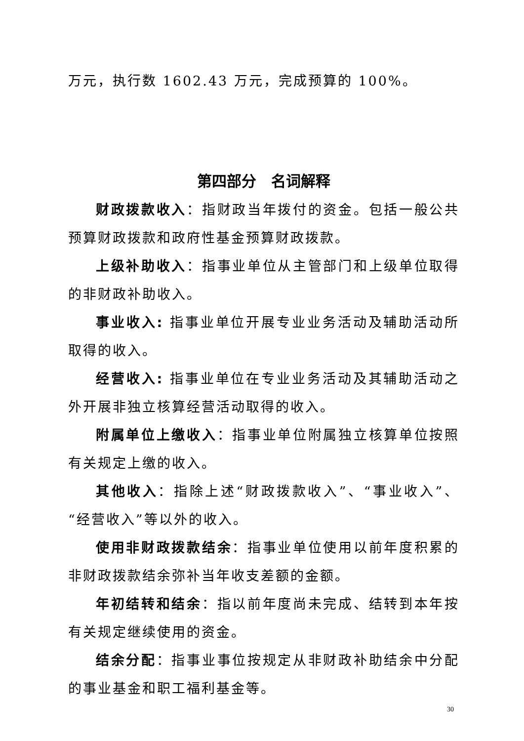万元，执行数 1602.43 万元，完成预算的 100%。
第四部分　名词解释
财政拨款收入：指财政当年拨付的资金。包括一般公共预算财政拨款和政府性基金预算财政拨款。
上级补助收入：指事业单位从主管部门和上级单位取得的非财政补助收入。
事业收入: 指事业单位开展专业业务活动及辅助活动所取得的收入。
经营收入: 指事业单位在专业业务活动及其辅助活动之外开展非独立核算经营活动取得的收入。
附属单位上缴收入：指事业单位附属独立核算单位按照有关规定上缴的收入。
其他收入：指除上述“财政拨款收入”、“事业收入”、“经营收入”等以外的收入。
使用非财政拨款结余：指事业单位使用以前年度积累的非财政拨款结余弥补当年收支差额的金额。
年初结转和结余：指以前年度尚未完成、结转到本年按有关规定继续使用的资金。
结余分配：指事业事位按规定从非财政补助结余中分配的事业基金和职工福利基金等。
30